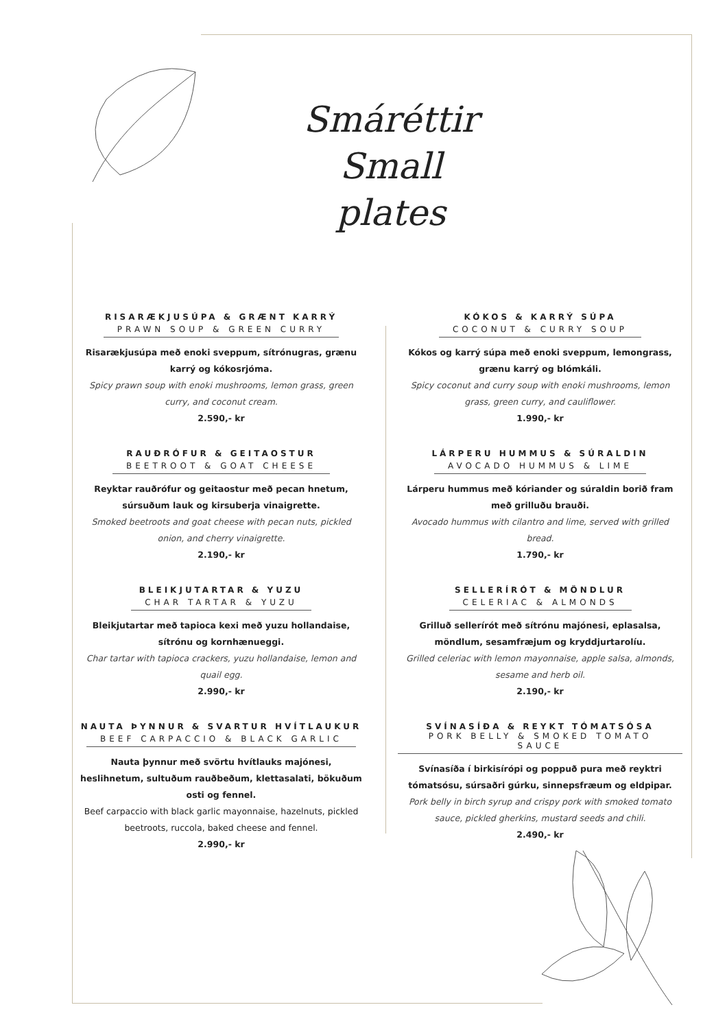Smáréttir
Small plates
RISARÆKJUSÚPA & GRÆNT KARRÝ
PRAWN SOUP & GREEN CURRY
Risarækjusúpa með enoki sveppum, sítrónugras, grænu karrý og kókosrjóma.
Spicy prawn soup with enoki mushrooms, lemon grass, green curry, and coconut cream.
2.590,- kr
RAUÐRÓFUR & GEITAOSTUR
BEETROOT & GOAT CHEESE
Reyktar rauðrófur og geitaostur með pecan hnetum, súrsuðum lauk og kirsuberja vinaigrette.
Smoked beetroots and goat cheese with pecan nuts, pickled onion, and cherry vinaigrette.
2.190,- kr
BLEIKJUTARTAR & YUZU
CHAR TARTAR & YUZU
Bleikjutartar með tapioca kexi með yuzu hollandaise, sítrónu og kornhænueggi.
Char tartar with tapioca crackers, yuzu hollandaise, lemon and quail egg.
2.990,- kr
NAUTA ÞYNNUR & SVARTUR HVÍTLAUKUR
BEEF CARPACCIO & BLACK GARLIC
Nauta þynnur með svörtu hvítlauks majónesi, heslihnetum, sultuðum rauðbeðum, klettasalati, bökuðum osti og fennel.
Beef carpaccio with black garlic mayonnaise, hazelnuts, pickled beetroots, ruccola, baked cheese and fennel.
2.990,- kr
KÓKOS & KARRÝ SÚPA
COCONUT & CURRY SOUP
Kókos og karrý súpa með enoki sveppum, lemongrass, grænu karrý og blómkáli.
Spicy coconut and curry soup with enoki mushrooms, lemon grass, green curry, and cauliflower.
1.990,- kr
LÁRPERU HUMMUS & SÚRALDIN
AVOCADO HUMMUS & LIME
Lárperu hummus með kóriander og súraldin borið fram með grilluðu brauði.
Avocado hummus with cilantro and lime, served with grilled bread.
1.790,- kr
SELLERÍRÓT & MÖNDLUR
CELERIAC & ALMONDS
Grilluð sellerírót með sítrónu majónesi, eplasalsa, möndlum, sesamfræjum og kryddjurtarolíu.
Grilled celeriac with lemon mayonnaise, apple salsa, almonds, sesame and herb oil.
2.190,- kr
SVÍNASÍÐA & REYKT TÓMATSÓSA
PORK BELLY & SMOKED TOMATO SAUCE
Svínasíða í birkisírópi og poppuð pura með reyktri tómatsósu, súrsaðri gúrku, sinnepsfræum og eldpipar.
Pork belly in birch syrup and crispy pork with smoked tomato sauce, pickled gherkins, mustard seeds and chili.
2.490,- kr